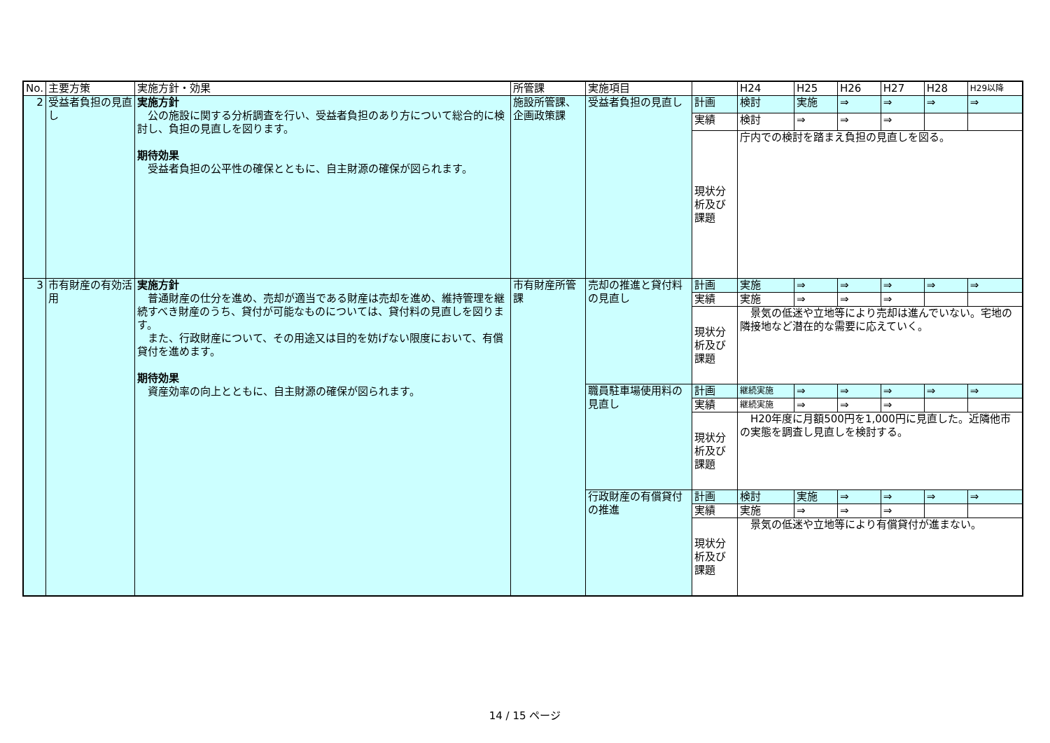| No. | 主要方策 | 実施方針・効果 | 所管課 | 実施項目 | | H24 | H25 | H26 | H27 | H28 | H29以降 |
| --- | --- | --- | --- | --- | --- | --- | --- | --- | --- | --- | --- |
| 2 | 受益者負担の見直し | 実施方針 公の施設に関する分析調査を行い、受益者負担のあり方について総合的に検討し、負担の見直しを図ります。 期待効果 受益者負担の公平性の確保とともに、自主財源の確保が図られます。 | 施設所管課、企画政策課 | 受益者負担の見直し | 計画 | 検討 | 実施 | ⇒ | ⇒ | ⇒ | ⇒ |
| | | | | | 実績 | 検討 | ⇒ | ⇒ | ⇒ | | |
| | | | | | 現状分析及び課題 | 庁内での検討を踏まえ負担の見直しを図る。 | | | | | |
| 3 | 市有財産の有効活用 | 実施方針 普通財産の仕分を進め、売却が適当である財産は売却を進め、維持管理を継続すべき財産のうち、貸付が可能なものについては、貸付料の見直しを図ります。 また、行政財産について、その用途又は目的を妨げない限度において、有償貸付を進めます。 期待効果 資産効率の向上とともに、自主財源の確保が図られます。 | 市有財産所管課 | 売却の推進と貸付料の見直し | 計画 | 実施 | ⇒ | ⇒ | ⇒ | ⇒ | ⇒ |
| | | | | | 実績 | 実施 | ⇒ | ⇒ | ⇒ | | |
| | | | | | 現状分析及び課題 | 景気の低迷や立地等により売却は進んでいない。宅地の隣接地など潜在的な需要に応えていく。 | | | | | |
| | | | | 職員駐車場使用料の見直し | 計画 | 継続実施 | ⇒ | ⇒ | ⇒ | ⇒ | ⇒ |
| | | | | | 実績 | 継続実施 | ⇒ | ⇒ | ⇒ | | |
| | | | | | 現状分析及び課題 | H20年度に月額500円を1,000円に見直した。近隣他市の実態を調査し見直しを検討する。 | | | | | |
| | | | | 行政財産の有償貸付の推進 | 計画 | 検討 | 実施 | ⇒ | ⇒ | ⇒ | ⇒ |
| | | | | | 実績 | 実施 | ⇒ | ⇒ | ⇒ | | |
| | | | | | 現状分析及び課題 | 景気の低迷や立地等により有償貸付が進まない。 | | | | | |
14 / 15 ページ